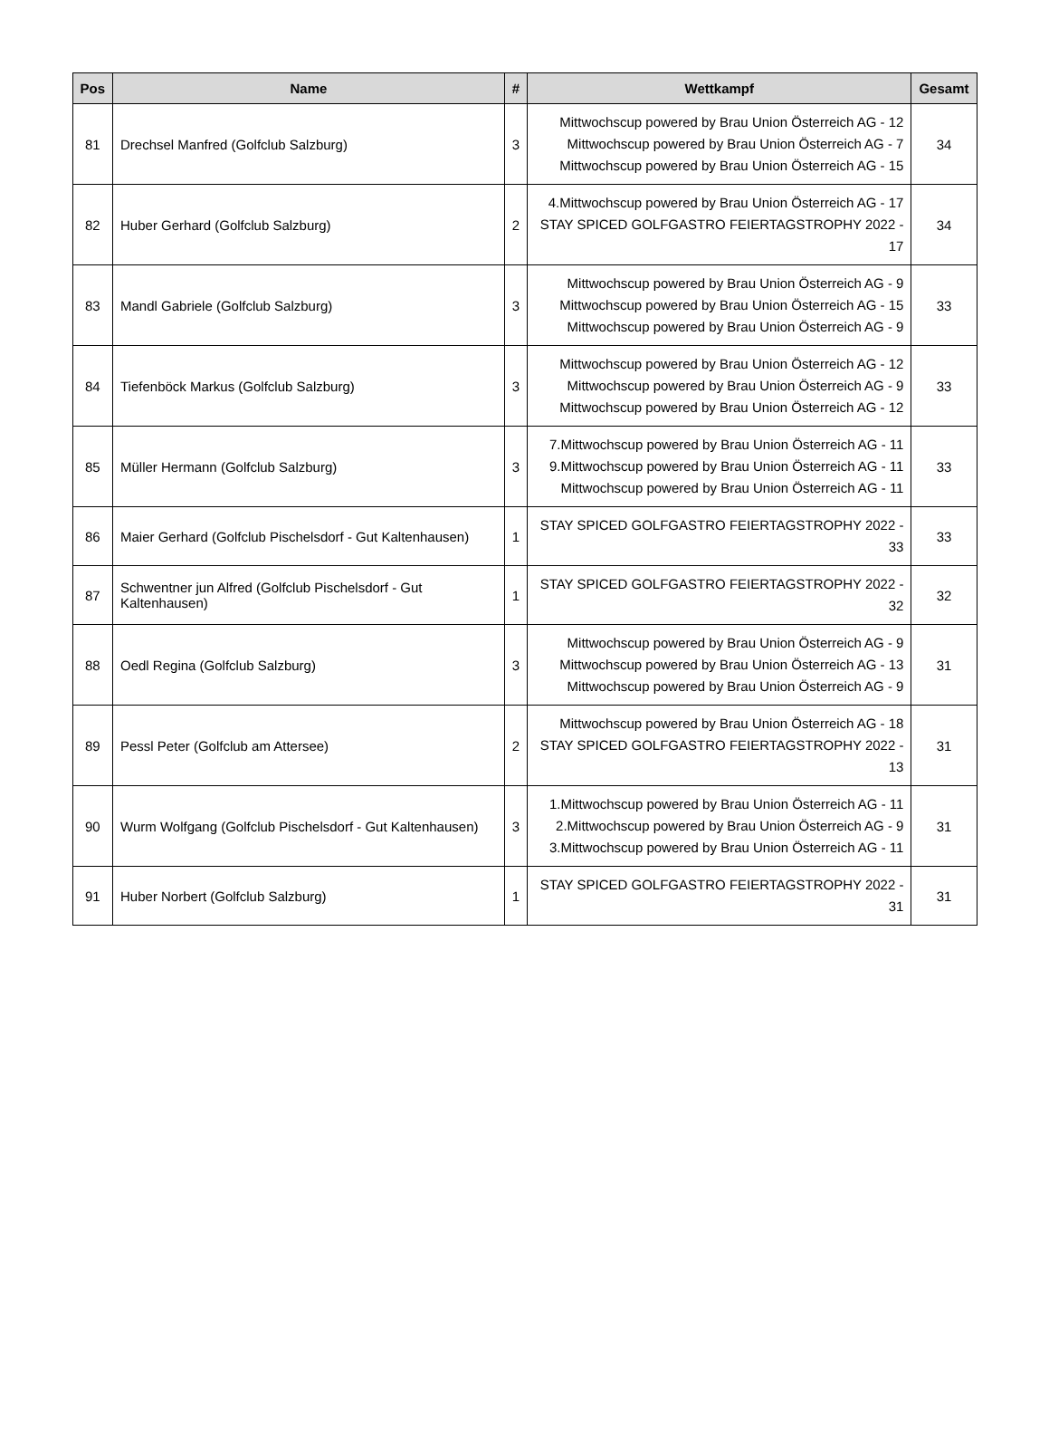| Pos | Name | # | Wettkampf | Gesamt |
| --- | --- | --- | --- | --- |
| 81 | Drechsel Manfred (Golfclub Salzburg) | 3 | Mittwochscup powered by Brau Union Österreich AG - 12 Mittwochscup powered by Brau Union Österreich AG - 7 Mittwochscup powered by Brau Union Österreich AG - 15 | 34 |
| 82 | Huber Gerhard (Golfclub Salzburg) | 2 | 4.Mittwochscup powered by Brau Union Österreich AG - 17 STAY SPICED GOLFGASTRO FEIERTAGSTROPHY 2022 - 17 | 34 |
| 83 | Mandl Gabriele (Golfclub Salzburg) | 3 | Mittwochscup powered by Brau Union Österreich AG - 9 Mittwochscup powered by Brau Union Österreich AG - 15 Mittwochscup powered by Brau Union Österreich AG - 9 | 33 |
| 84 | Tiefenböck Markus (Golfclub Salzburg) | 3 | Mittwochscup powered by Brau Union Österreich AG - 12 Mittwochscup powered by Brau Union Österreich AG - 9 Mittwochscup powered by Brau Union Österreich AG - 12 | 33 |
| 85 | Müller Hermann (Golfclub Salzburg) | 3 | 7.Mittwochscup powered by Brau Union Österreich AG - 11 9.Mittwochscup powered by Brau Union Österreich AG - 11 Mittwochscup powered by Brau Union Österreich AG - 11 | 33 |
| 86 | Maier Gerhard (Golfclub Pischelsdorf - Gut Kaltenhausen) | 1 | STAY SPICED GOLFGASTRO FEIERTAGSTROPHY 2022 - 33 | 33 |
| 87 | Schwentner jun Alfred (Golfclub Pischelsdorf - Gut Kaltenhausen) | 1 | STAY SPICED GOLFGASTRO FEIERTAGSTROPHY 2022 - 32 | 32 |
| 88 | Oedl Regina (Golfclub Salzburg) | 3 | Mittwochscup powered by Brau Union Österreich AG - 9 Mittwochscup powered by Brau Union Österreich AG - 13 Mittwochscup powered by Brau Union Österreich AG - 9 | 31 |
| 89 | Pessl Peter (Golfclub am Attersee) | 2 | Mittwochscup powered by Brau Union Österreich AG - 18 STAY SPICED GOLFGASTRO FEIERTAGSTROPHY 2022 - 13 | 31 |
| 90 | Wurm Wolfgang (Golfclub Pischelsdorf - Gut Kaltenhausen) | 3 | 1.Mittwochscup powered by Brau Union Österreich AG - 11 2.Mittwochscup powered by Brau Union Österreich AG - 9 3.Mittwochscup powered by Brau Union Österreich AG - 11 | 31 |
| 91 | Huber Norbert (Golfclub Salzburg) | 1 | STAY SPICED GOLFGASTRO FEIERTAGSTROPHY 2022 - 31 | 31 |